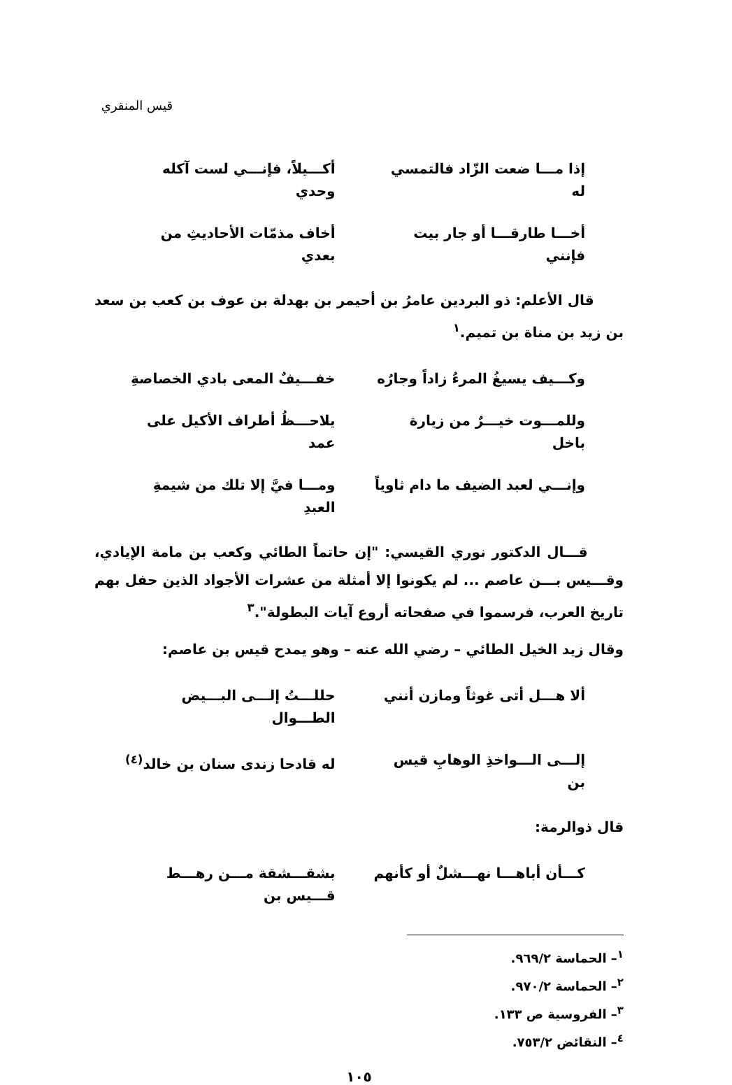قيس المنقري
إذا مـــا ضعت الزّاد فالتمسي له أكـــيلاً، فإنـــي لست آكله وحدي
أخـــا طارقـــا أو جار بيت فإنني أخاف مذمّات الأحاديثِ من بعدي
قال الأعلم: ذو البردين عامرُ بن أحيمر بن بهدلة بن عوف بن كعب بن سعد بن زيد بن مناة بن تميم.<sup>١</sup>
وكـــيف يسيغُ المرءُ زاداً وجارُه خفـــيفٌ المعى بادي الخصاصةِ
وللمـــوت خيـــرٌ من زيارة باخل يلاحـــظُ أطراف الأكيل على عمد
وإنـــي لعبد الضيف ما دام ثاوياً ومـــا فيَّ إلا تلك من شيمةِ العبدِ
قـــال الدكتور نوري القيسي: "إن حاتماً الطائي وكعب بن مامة الإيادي، وقـــيس بـــن عاصم ... لم يكونوا إلا أمثلة من عشرات الأجواد الذين حفل بهم تاريخ العرب، فرسموا في صفحاته أروع آيات البطولة".<sup>٣</sup>
وقال زيد الخيل الطائي – رضي الله عنه – وهو يمدح قيس بن عاصم:
ألا هـــل أتى غوثاً ومازن أنني حللـــتُ إلـــى البـــيض الطـــوال
إلـــى الـــواخذِ الوهابِ قيس بن له قادحا زندى سنان بن خالد<sup>(٤)</sup>
قال ذوالرمة:
كـــأن أباهـــا نهـــشلٌ أو كأنهم بشقـــشقة مـــن رهـــط قـــيس بن
<sup>١</sup>– الحماسة ٩٦٩/٢.
<sup>٢</sup>– الحماسة ٩٧٠/٢.
<sup>٣</sup>– الفروسية ص ١٣٣.
<sup>٤</sup>– النقائض ٧٥٣/٢.
١٠٥